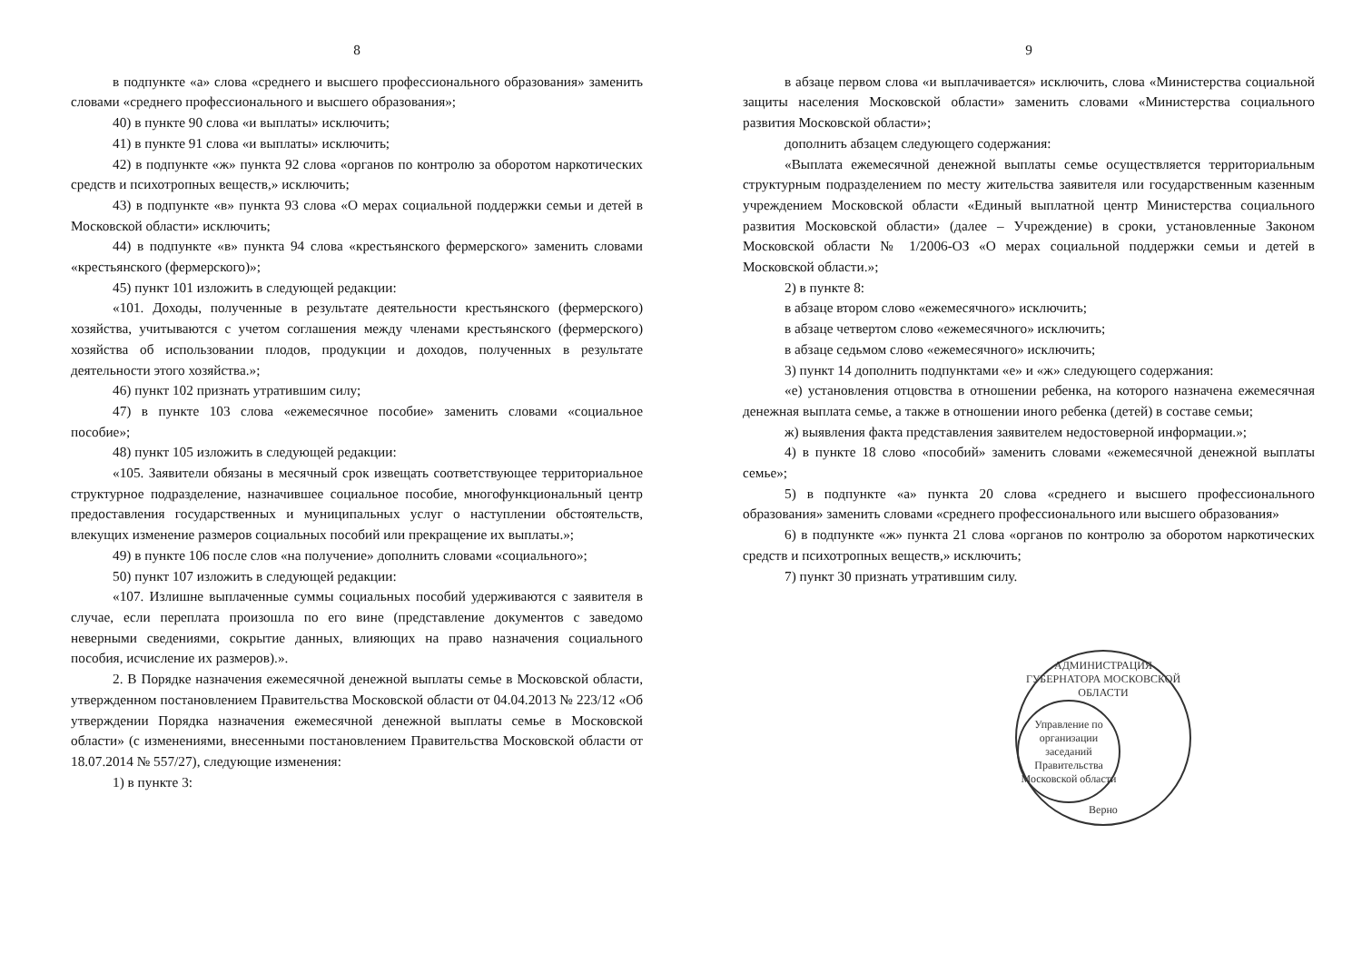8
в подпункте «а» слова «среднего и высшего профессионального образования» заменить словами «среднего профессионального и высшего образования»;
40) в пункте 90 слова «и выплаты» исключить;
41) в пункте 91 слова «и выплаты» исключить;
42) в подпункте «ж» пункта 92 слова «органов по контролю за оборотом наркотических средств и психотропных веществ,» исключить;
43) в подпункте «в» пункта 93 слова «О мерах социальной поддержки семьи и детей в Московской области» исключить;
44) в подпункте «в» пункта 94 слова «крестьянского фермерского» заменить словами «крестьянского (фермерского)»;
45) пункт 101 изложить в следующей редакции:
«101. Доходы, полученные в результате деятельности крестьянского (фермерского) хозяйства, учитываются с учетом соглашения между членами крестьянского (фермерского) хозяйства об использовании плодов, продукции и доходов, полученных в результате деятельности этого хозяйства.»;
46) пункт 102 признать утратившим силу;
47) в пункте 103 слова «ежемесячное пособие» заменить словами «социальное пособие»;
48) пункт 105 изложить в следующей редакции:
«105. Заявители обязаны в месячный срок извещать соответствующее территориальное структурное подразделение, назначившее социальное пособие, многофункциональный центр предоставления государственных и муниципальных услуг о наступлении обстоятельств, влекущих изменение размеров социальных пособий или прекращение их выплаты.»;
49) в пункте 106 после слов «на получение» дополнить словами «социального»;
50) пункт 107 изложить в следующей редакции:
«107. Излишне выплаченные суммы социальных пособий удерживаются с заявителя в случае, если переплата произошла по его вине (представление документов с заведомо неверными сведениями, сокрытие данных, влияющих на право назначения социального пособия, исчисление их размеров).».
2. В Порядке назначения ежемесячной денежной выплаты семье в Московской области, утвержденном постановлением Правительства Московской области от 04.04.2013 № 223/12 «Об утверждении Порядка назначения ежемесячной денежной выплаты семье в Московской области» (с изменениями, внесенными постановлением Правительства Московской области от 18.07.2014 № 557/27), следующие изменения:
1) в пункте 3:
9
в абзаце первом слова «и выплачивается» исключить, слова «Министерства социальной защиты населения Московской области» заменить словами «Министерства социального развития Московской области»;
дополнить абзацем следующего содержания:
«Выплата ежемесячной денежной выплаты семье осуществляется территориальным структурным подразделением по месту жительства заявителя или государственным казенным учреждением Московской области «Единый выплатной центр Министерства социального развития Московской области» (далее – Учреждение) в сроки, установленные Законом Московской области № 1/2006-ОЗ «О мерах социальной поддержки семьи и детей в Московской области.»;
2) в пункте 8:
в абзаце втором слово «ежемесячного» исключить;
в абзаце четвертом слово «ежемесячного» исключить;
в абзаце седьмом слово «ежемесячного» исключить;
3) пункт 14 дополнить подпунктами «е» и «ж» следующего содержания:
«е) установления отцовства в отношении ребенка, на которого назначена ежемесячная денежная выплата семье, а также в отношении иного ребенка (детей) в составе семьи;
ж) выявления факта представления заявителем недостоверной информации.»;
4) в пункте 18 слово «пособий» заменить словами «ежемесячной денежной выплаты семье»;
5) в подпункте «а» пункта 20 слова «среднего и высшего профессионального образования» заменить словами «среднего профессионального или высшего образования»
6) в подпункте «ж» пункта 21 слова «органов по контролю за оборотом наркотических средств и психотропных веществ,» исключить;
7) пункт 30 признать утратившим силу.
АДМИНИСТРАЦИЯ ГУБЕРНАТОРА МОСКОВСКОЙ ОБЛАСТИ
Управление по организации заседаний Правительства Московской области
Верно